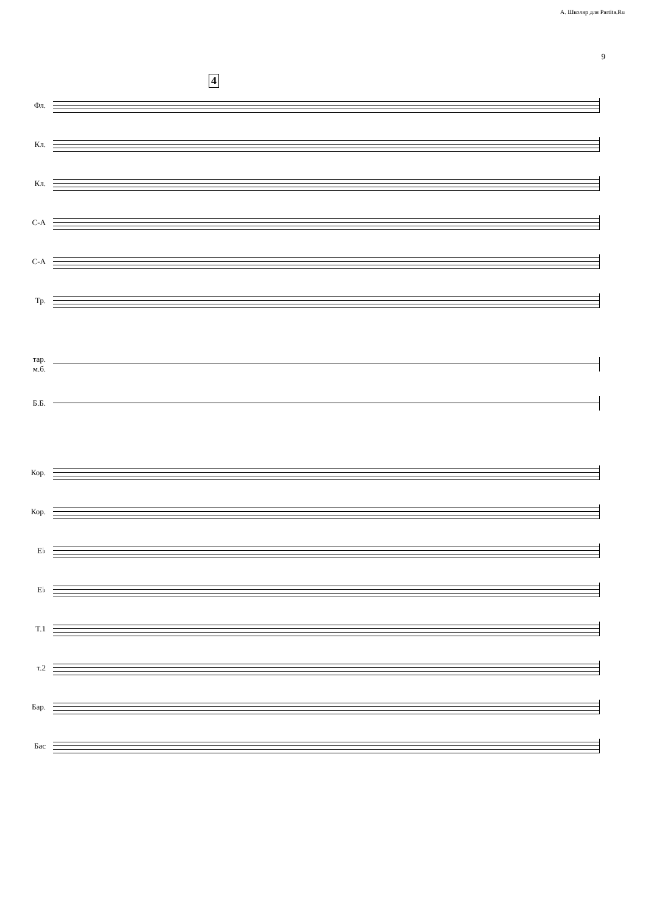А. Школяр для Partita.Ru
9
Фл.
4
Кл.
Кл.
С-А
С-А
Тр.
тар.
м.б.
Б.Б.
Кор.
Кор.
E♭
E♭
T.1
т.2
Бар.
Бас